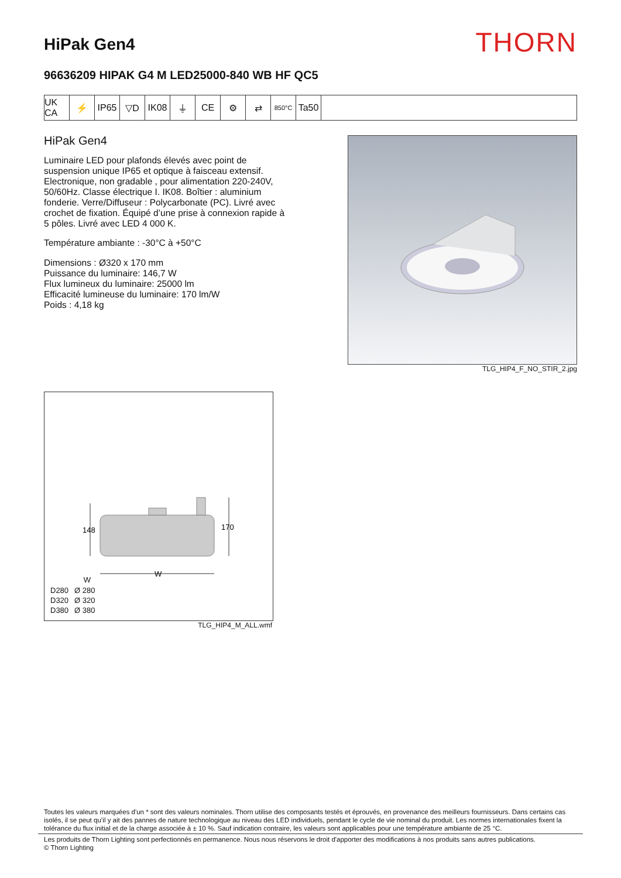HiPak Gen4
THORN
96636209 HIPAK G4 M LED25000-840 WB HF QC5
UK CA
⚡ IP65 ▽D IK08 ⏚ CE ⚙ ⇄
850°C
Ta50
HiPak Gen4
Luminaire LED pour plafonds élevés avec point de suspension unique IP65 et optique à faisceau extensif. Electronique, non gradable , pour alimentation 220-240V, 50/60Hz. Classe électrique I. IK08. Boîtier : aluminium fonderie. Verre/Diffuseur : Polycarbonate (PC). Livré avec crochet de fixation. Équipé d’une prise à connexion rapide à 5 pôles. Livré avec LED 4 000 K.
Température ambiante : -30°C à +50°C
Dimensions : Ø320 x 170 mm
Puissance du luminaire: 146,7 W
Flux lumineux du luminaire: 25000 lm
Efficacité lumineuse du luminaire: 170 lm/W
Poids : 4,18 kg
TLG_HIP4_F_NO_STIR_2.jpg
148
170
W
| | W |
| --- | --- |
| D280 | Ø 280 |
| D320 | Ø 320 |
| D380 | Ø 380 |
TLG_HIP4_M_ALL.wmf
Toutes les valeurs marquées d'un * sont des valeurs nominales. Thorn utilise des composants testés et éprouvés, en provenance des meilleurs fournisseurs. Dans certains cas isolés, il se peut qu’il y ait des pannes de nature technologique au niveau des LED individuels, pendant le cycle de vie nominal du produit. Les normes internationales fixent la tolérance du flux initial et de la charge associée à ± 10 %. Sauf indication contraire, les valeurs sont applicables pour une température ambiante de 25 °C.
Les produits de Thorn Lighting sont perfectionnés en permanence. Nous nous réservons le droit d'apporter des modifications à nos produits sans autres publications.
© Thorn Lighting